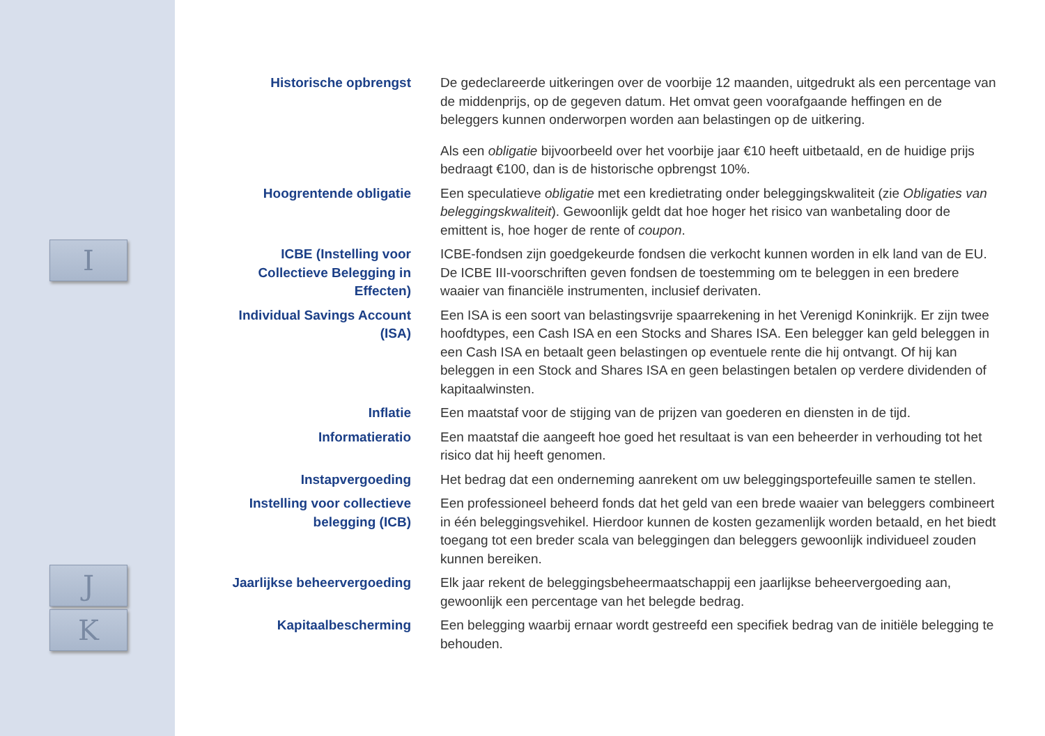I
J
K
Historische opbrengst De gedeclareerde uitkeringen over de voorbije 12 maanden, uitgedrukt als een percentage van de middenprijs, op de gegeven datum. Het omvat geen voorafgaande heffingen en de beleggers kunnen onderworpen worden aan belastingen op de uitkering.
Als een obligatie bijvoorbeeld over het voorbije jaar €10 heeft uitbetaald, en de huidige prijs bedraagt €100, dan is de historische opbrengst 10%.
Hoogrentende obligatie Een speculatieve obligatie met een kredietrating onder beleggingskwaliteit (zie Obligaties van beleggingskwaliteit). Gewoonlijk geldt dat hoe hoger het risico van wanbetaling door de emittent is, hoe hoger de rente of coupon.
ICBE (Instelling voor Collectieve Belegging in Effecten)
ICBE-fondsen zijn goedgekeurde fondsen die verkocht kunnen worden in elk land van de EU. De ICBE III-voorschriften geven fondsen de toestemming om te beleggen in een bredere waaier van financiële instrumenten, inclusief derivaten.
Individual Savings Account (ISA)
Een ISA is een soort van belastingsvrije spaarrekening in het Verenigd Koninkrijk. Er zijn twee hoofdtypes, een Cash ISA en een Stocks and Shares ISA. Een belegger kan geld beleggen in een Cash ISA en betaalt geen belastingen op eventuele rente die hij ontvangt. Of hij kan beleggen in een Stock and Shares ISA en geen belastingen betalen op verdere dividenden of kapitaalwinsten.
Inflatie Een maatstaf voor de stijging van de prijzen van goederen en diensten in de tijd.
Informatieratio Een maatstaf die aangeeft hoe goed het resultaat is van een beheerder in verhouding tot het risico dat hij heeft genomen.
Instapvergoeding Het bedrag dat een onderneming aanrekent om uw beleggingsportefeuille samen te stellen.
Instelling voor collectieve belegging (ICB)
Een professioneel beheerd fonds dat het geld van een brede waaier van beleggers combineert in één beleggingsvehikel. Hierdoor kunnen de kosten gezamenlijk worden betaald, en het biedt toegang tot een breder scala van beleggingen dan beleggers gewoonlijk individueel zouden kunnen bereiken.
Jaarlijkse beheervergoeding
Elk jaar rekent de beleggingsbeheermaatschappij een jaarlijkse beheervergoeding aan, gewoonlijk een percentage van het belegde bedrag.
Kapitaalbescherming Een belegging waarbij ernaar wordt gestreefd een specifiek bedrag van de initiële belegging te behouden.